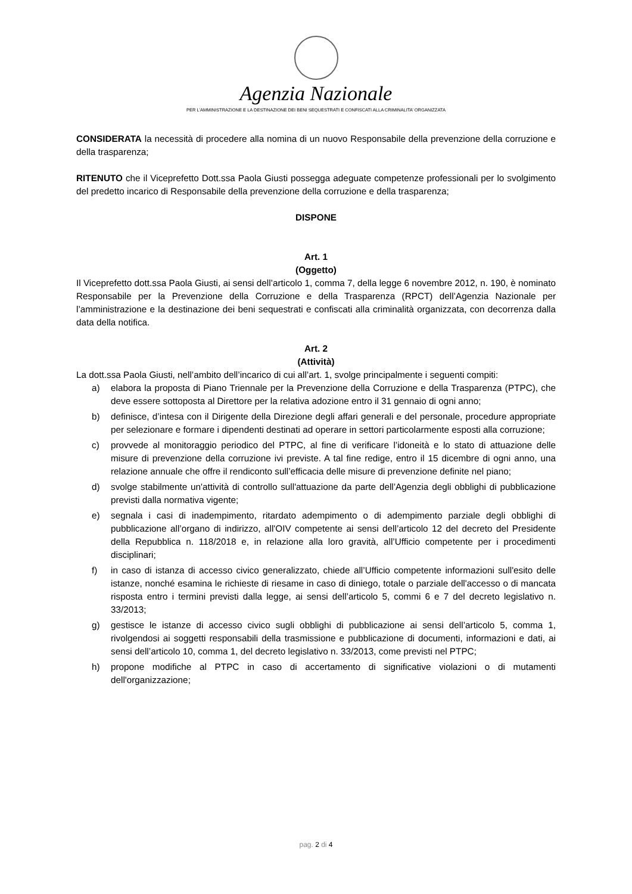Agenzia Nazionale
PER L’AMMINISTRAZIONE E LA DESTINAZIONE DEI BENI SEQUESTRATI E CONFISCATI ALLA CRIMINALITA’ ORGANIZZATA
CONSIDERATA la necessità di procedere alla nomina di un nuovo Responsabile della prevenzione della corruzione e della trasparenza;
RITENUTO che il Viceprefetto Dott.ssa Paola Giusti possegga adeguate competenze professionali per lo svolgimento del predetto incarico di Responsabile della prevenzione della corruzione e della trasparenza;
DISPONE
Art. 1
(Oggetto)
Il Viceprefetto dott.ssa Paola Giusti, ai sensi dell’articolo 1, comma 7, della legge 6 novembre 2012, n. 190, è nominato Responsabile per la Prevenzione della Corruzione e della Trasparenza (RPCT) dell’Agenzia Nazionale per l’amministrazione e la destinazione dei beni sequestrati e confiscati alla criminalità organizzata, con decorrenza dalla data della notifica.
Art. 2
(Attività)
La dott.ssa Paola Giusti, nell’ambito dell’incarico di cui all’art. 1, svolge principalmente i seguenti compiti:
a) elabora la proposta di Piano Triennale per la Prevenzione della Corruzione e della Trasparenza (PTPC), che deve essere sottoposta al Direttore per la relativa adozione entro il 31 gennaio di ogni anno;
b) definisce, d’intesa con il Dirigente della Direzione degli affari generali e del personale, procedure appropriate per selezionare e formare i dipendenti destinati ad operare in settori particolarmente esposti alla corruzione;
c) provvede al monitoraggio periodico del PTPC, al fine di verificare l’idoneità e lo stato di attuazione delle misure di prevenzione della corruzione ivi previste. A tal fine redige, entro il 15 dicembre di ogni anno, una relazione annuale che offre il rendiconto sull’efficacia delle misure di prevenzione definite nel piano;
d) svolge stabilmente un'attività di controllo sull'attuazione da parte dell’Agenzia degli obblighi di pubblicazione previsti dalla normativa vigente;
e) segnala i casi di inadempimento, ritardato adempimento o di adempimento parziale degli obblighi di pubblicazione all’organo di indirizzo, all'OIV competente ai sensi dell’articolo 12 del decreto del Presidente della Repubblica n. 118/2018 e, in relazione alla loro gravità, all’Ufficio competente per i procedimenti disciplinari;
f) in caso di istanza di accesso civico generalizzato, chiede all’Ufficio competente informazioni sull'esito delle istanze, nonché esamina le richieste di riesame in caso di diniego, totale o parziale dell'accesso o di mancata risposta entro i termini previsti dalla legge, ai sensi dell’articolo 5, commi 6 e 7 del decreto legislativo n. 33/2013;
g) gestisce le istanze di accesso civico sugli obblighi di pubblicazione ai sensi dell’articolo 5, comma 1, rivolgendosi ai soggetti responsabili della trasmissione e pubblicazione di documenti, informazioni e dati, ai sensi dell’articolo 10, comma 1, del decreto legislativo n. 33/2013, come previsti nel PTPC;
h) propone modifiche al PTPC in caso di accertamento di significative violazioni o di mutamenti dell'organizzazione;
pag. 2 di 4